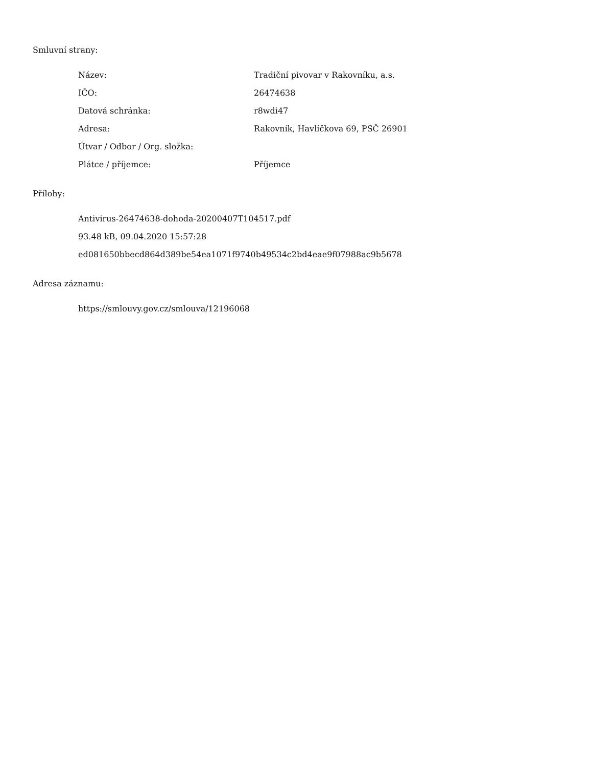Smluvní strany:
Název: Tradiční pivovar v Rakovníku, a.s.
IČO: 26474638
Datová schránka: r8wdi47
Adresa: Rakovník, Havlíčkova 69, PSČ 26901
Útvar / Odbor / Org. složka:
Plátce / příjemce: Příjemce
Přílohy:
Antivirus-26474638-dohoda-20200407T104517.pdf
93.48 kB, 09.04.2020 15:57:28
ed081650bbecd864d389be54ea1071f9740b49534c2bd4eae9f07988ac9b5678
Adresa záznamu:
https://smlouvy.gov.cz/smlouva/12196068